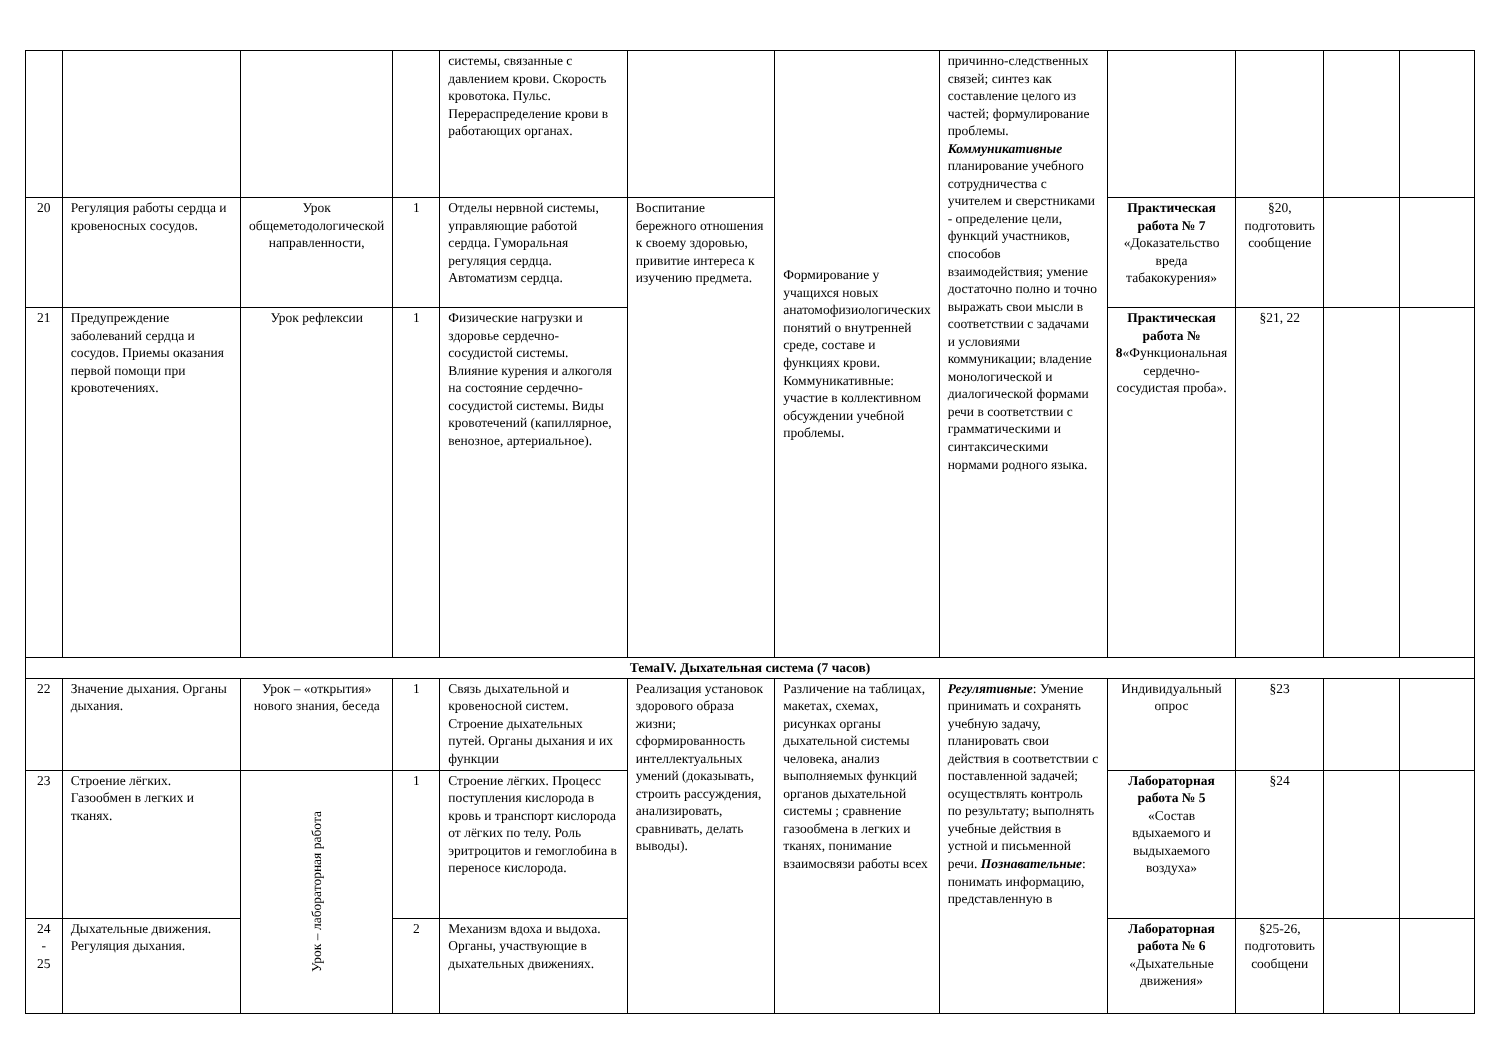| | | | | системы, связанные с давлением крови. Скорость кровотока. Пульс. Перераспределение крови в работающих органах. | | Формирование у учащихся новых анатомофизиологических понятий о внутренней среде, составе и функциях крови. Коммуникативные: участие в коллективном обсуждении учебной проблемы. | причинно-следственных связей; синтез как составление целого из частей; формулирование проблемы. Коммуникативные планирование учебного сотрудничества с учителем и сверстниками - определение цели, функций участников, способов взаимодействия; умение достаточно полно и точно выражать свои мысли в соответствии с задачами и условиями коммуникации; владение монологической и диалогической формами речи в соответствии с грамматическими и синтаксическими нормами родного языка. | | | | |
| 20 | Регуляция работы сердца и кровеносных сосудов. | Урок общеметодологической направленности, | 1 | Отделы нервной системы, управляющие работой сердца. Гуморальная регуляция сердца. Автоматизм сердца. | Воспитание бережного отношения к своему здоровью, привитие интереса к изучению предмета. | | | Практическая работа № 7 «Доказательство вреда табакокурения» | §20, подготовить сообщение | | |
| 21 | Предупреждение заболеваний сердца и сосудов. Приемы оказания первой помощи при кровотечениях. | Урок рефлексии | 1 | Физические нагрузки и здоровье сердечно-сосудистой системы. Влияние курения и алкоголя на состояние сердечно-сосудистой системы. Виды кровотечений (капиллярное, венозное, артериальное). | | | | Практическая работа № 8 «Функциональная сердечно-сосудистая проба». | §21, 22 | | |
| ТемаIV. Дыхательная система (7 часов) | | | | | | | | | | | |
| 22 | Значение дыхания. Органы дыхания. | Урок – «открытия» нового знания, беседа | 1 | Связь дыхательной и кровеносной систем. Строение дыхательных путей. Органы дыхания и их функции | Реализация установок здорового образа жизни; сформированность интеллектуальных умений (доказывать, строить рассуждения, анализировать, сравнивать, делать выводы). | Различение на таблицах, макетах, схемах, рисунках органы дыхательной системы человека, анализ выполняемых функций органов дыхательной системы ; сравнение газообмена в легких и тканях, понимание взаимосвязи работы всех | Регулятивные : Умение принимать и сохранять учебную задачу, планировать свои действия в соответствии с поставленной задачей; осуществлять контроль по результату; выполнять учебные действия в устной и письменной речи. Познавательные : понимать информацию, представленную в | Индивидуальный опрос | §23 | | |
| 23 | Строение лёгких. Газообмен в легких и тканях. | Урок – лабораторная работа | 1 | Строение лёгких. Процесс поступления кислорода в кровь и транспорт кислорода от лёгких по телу. Роль эритроцитов и гемоглобина в переносе кислорода. | | | | Лабораторная работа № 5 «Состав вдыхаемого и выдыхаемого воздуха» | §24 | | |
| 24 - 25 | Дыхательные движения. Регуляция дыхания. | | 2 | Механизм вдоха и выдоха. Органы, участвующие в дыхательных движениях. | | | | Лабораторная работа № 6 «Дыхательные движения» | §25-26, подготовить сообщени | | |